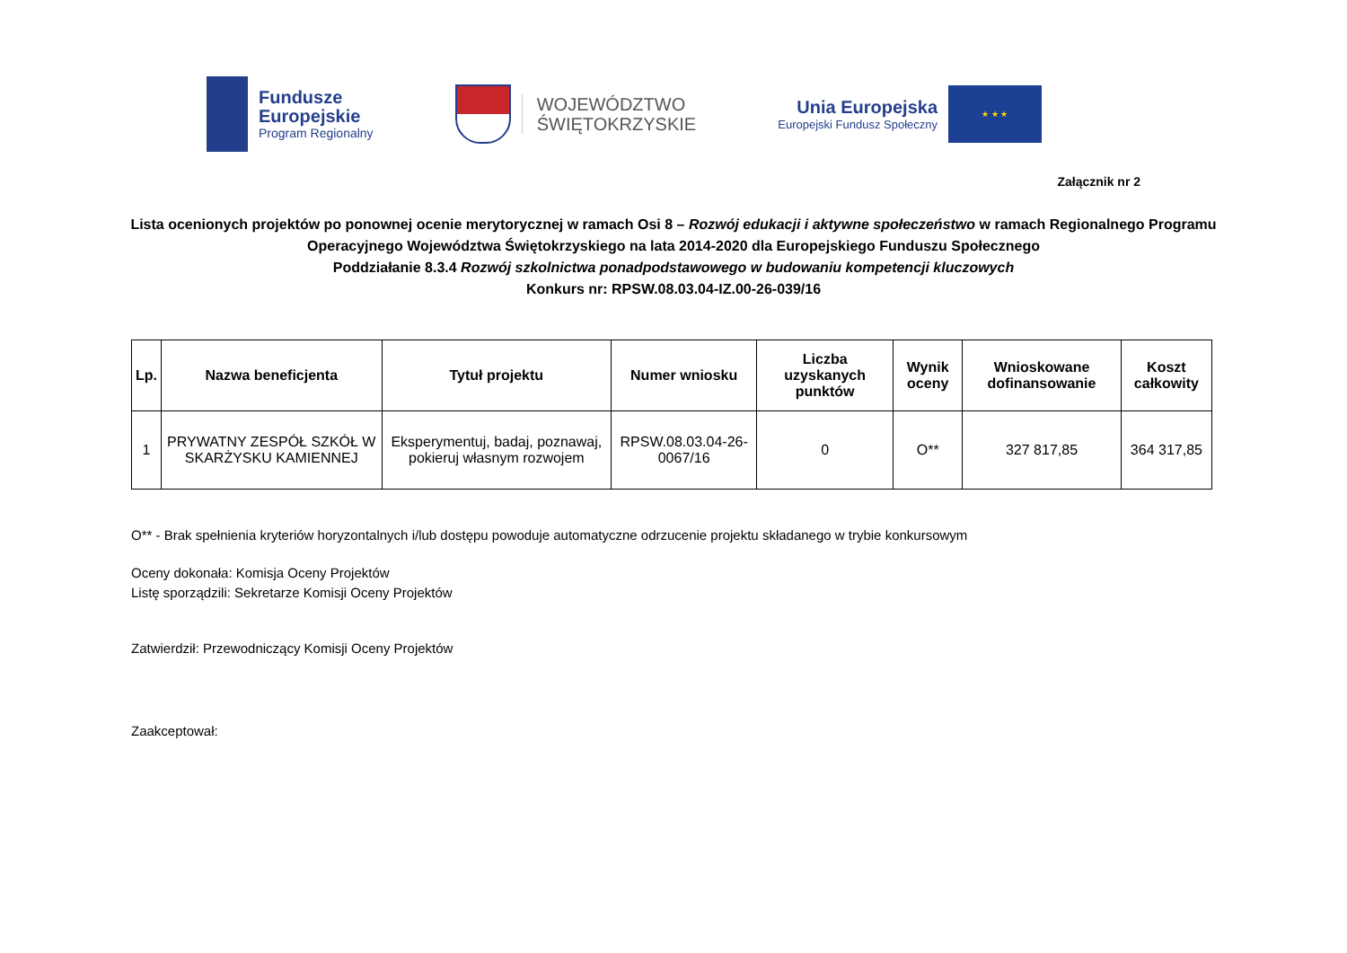Fundusze
Europejskie
Program Regionalny
WOJEWÓDZTWO
ŚWIĘTOKRZYSKIE
Unia Europejska
Europejski Fundusz Społeczny
★ ★ ★
Załącznik nr 2
Lista ocenionych projektów po ponownej ocenie merytorycznej w ramach Osi 8 – Rozwój edukacji i aktywne społeczeństwo w ramach Regionalnego Programu Operacyjnego Województwa Świętokrzyskiego na lata 2014-2020 dla Europejskiego Funduszu Społecznego
Poddziałanie 8.3.4 Rozwój szkolnictwa ponadpodstawowego w budowaniu kompetencji kluczowych
Konkurs nr: RPSW.08.03.04-IZ.00-26-039/16
| Lp. | Nazwa beneficjenta | Tytuł projektu | Numer wniosku | Liczba uzyskanych punktów | Wynik oceny | Wnioskowane dofinansowanie | Koszt całkowity |
| --- | --- | --- | --- | --- | --- | --- | --- |
| 1 | PRYWATNY ZESPÓŁ SZKÓŁ W SKARŻYSKU KAMIENNEJ | Eksperymentuj, badaj, poznawaj, pokieruj własnym rozwojem | RPSW.08.03.04-26-0067/16 | 0 | O** | 327 817,85 | 364 317,85 |
O** - Brak spełnienia kryteriów horyzontalnych i/lub dostępu powoduje automatyczne odrzucenie projektu składanego w trybie konkursowym
Oceny dokonała: Komisja Oceny Projektów
Listę sporządzili: Sekretarze Komisji Oceny Projektów
Zatwierdził: Przewodniczący Komisji Oceny Projektów
Zaakceptował: